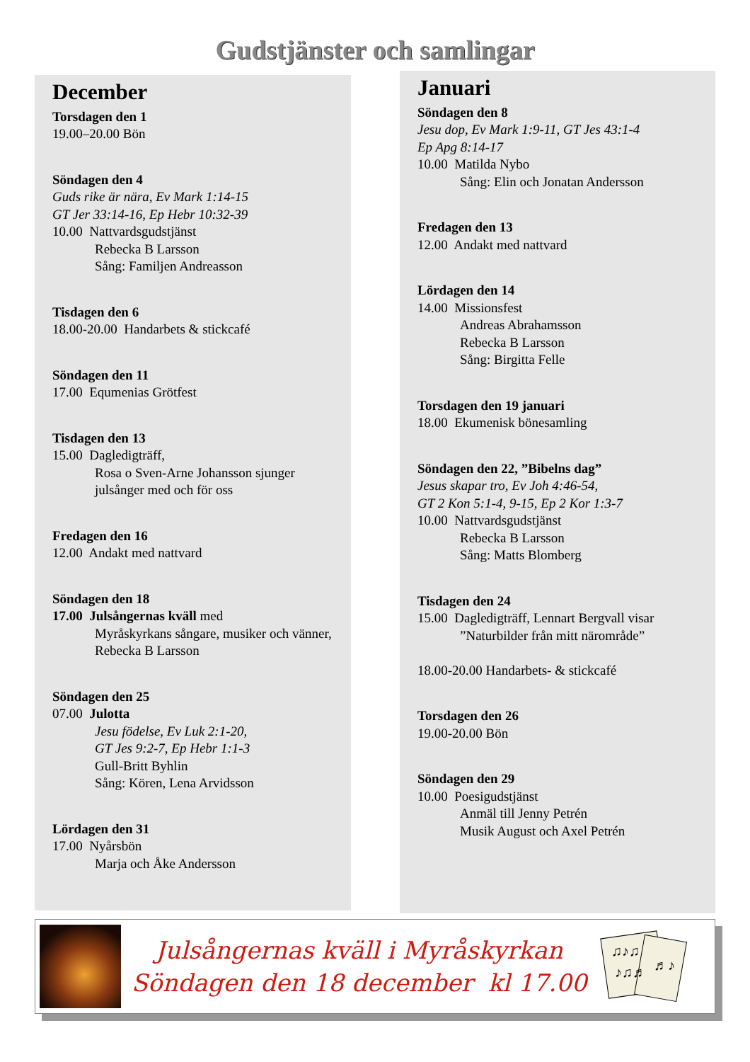Gudstjänster och samlingar
December
Torsdagen den 1
19.00–20.00 Bön
Söndagen den 4
Guds rike är nära, Ev Mark 1:14-15
GT Jer 33:14-16, Ep Hebr 10:32-39
10.00 Nattvardsgudstjänst
Rebecka B Larsson
Sång: Familjen Andreasson
Tisdagen den 6
18.00-20.00 Handarbets & stickcafé
Söndagen den 11
17.00 Equmenias Grötfest
Tisdagen den 13
15.00 Dagledigträff,
Rosa o Sven-Arne Johansson sjunger julsånger med och för oss
Fredagen den 16
12.00 Andakt med nattvard
Söndagen den 18
17.00 Julsångernas kväll med
Myråskyrkans sångare, musiker och vänner, Rebecka B Larsson
Söndagen den 25
07.00 Julotta
Jesu födelse, Ev Luk 2:1-20,
GT Jes 9:2-7, Ep Hebr 1:1-3
Gull-Britt Byhlin
Sång: Kören, Lena Arvidsson
Lördagen den 31
17.00 Nyårsbön
Marja och Åke Andersson
Januari
Söndagen den 8
Jesu dop, Ev Mark 1:9-11, GT Jes 43:1-4
Ep Apg 8:14-17
10.00 Matilda Nybo
Sång: Elin och Jonatan Andersson
Fredagen den 13
12.00 Andakt med nattvard
Lördagen den 14
14.00 Missionsfest
Andreas Abrahamsson
Rebecka B Larsson
Sång: Birgitta Felle
Torsdagen den 19 januari
18.00 Ekumenisk bönesamling
Söndagen den 22, ”Bibelns dag”
Jesus skapar tro, Ev Joh 4:46-54,
GT 2 Kon 5:1-4, 9-15, Ep 2 Kor 1:3-7
10.00 Nattvardsgudstjänst
Rebecka B Larsson
Sång: Matts Blomberg
Tisdagen den 24
15.00 Dagledigträff, Lennart Bergvall visar
”Naturbilder från mitt närområde”
18.00-20.00 Handarbets- & stickcafé
Torsdagen den 26
19.00-20.00 Bön
Söndagen den 29
10.00 Poesigudstjänst
Anmäl till Jenny Petrén
Musik August och Axel Petrén
Julsångernas kväll i Myråskyrkan
Söndagen den 18 december kl 17.00
♫♪♫
♪♫♬
♬♪